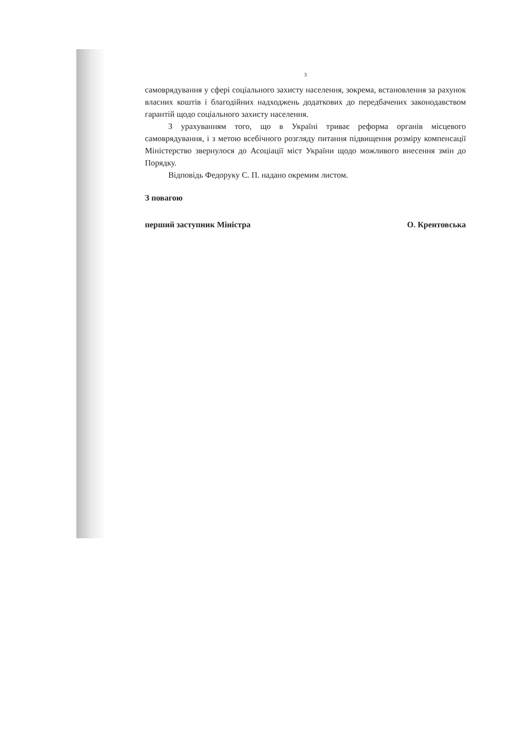3
самоврядування у сфері соціального захисту населення, зокрема, встановлення за рахунок власних коштів і благодійних надходжень додаткових до передбачених законодавством гарантій щодо соціального захисту населення.
З урахуванням того, що в Україні триває реформа органів місцевого самоврядування, і з метою всебічного розгляду питання підвищення розміру компенсації Міністерство звернулося до Асоціації міст України щодо можливого внесення змін до Порядку.
Відповідь Федоруку С. П. надано окремим листом.
З повагою
перший заступник Міністра О. Крентовська